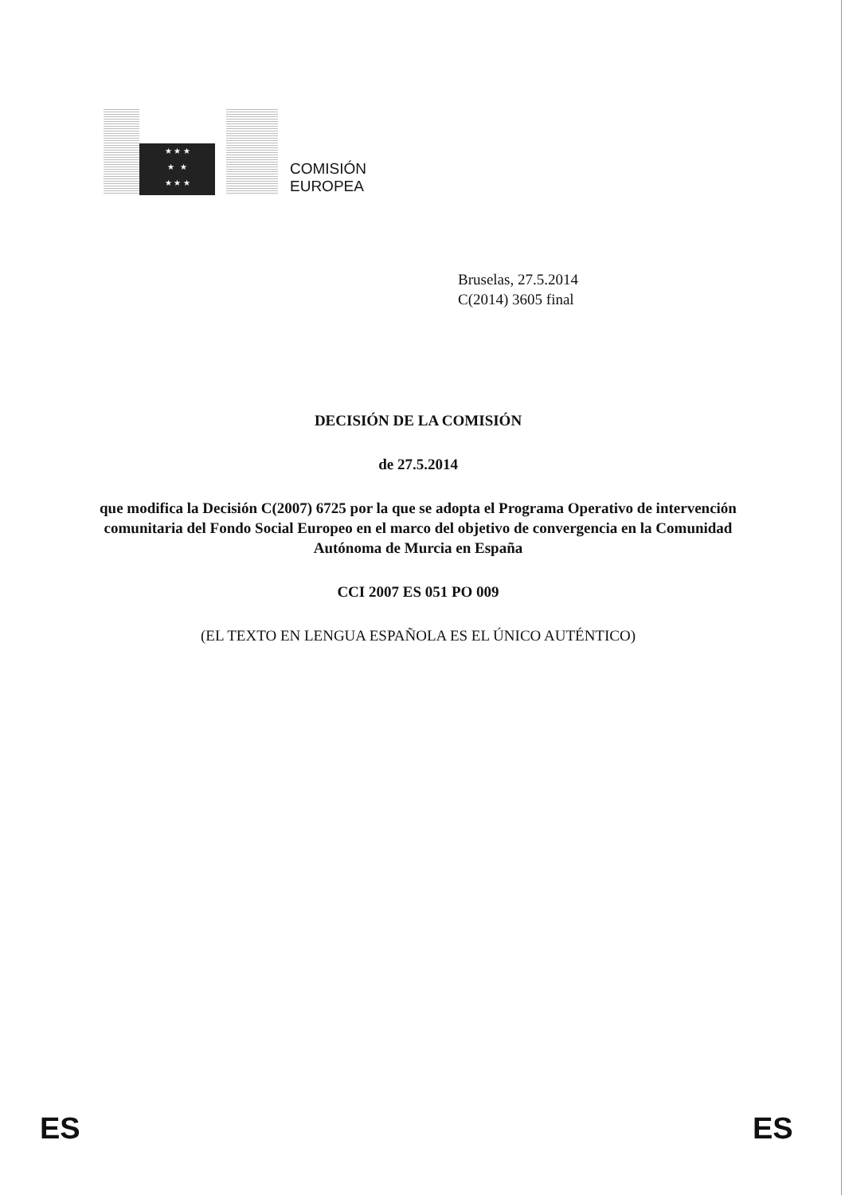★ ★ ★
★ ★
★ ★ ★
COMISIÓN
EUROPEA
Bruselas, 27.5.2014
C(2014) 3605 final
DECISIÓN DE LA COMISIÓN
de 27.5.2014
que modifica la Decisión C(2007) 6725 por la que se adopta el Programa Operativo de intervención comunitaria del Fondo Social Europeo en el marco del objetivo de convergencia en la Comunidad Autónoma de Murcia en España
CCI 2007 ES 051 PO 009
(EL TEXTO EN LENGUA ESPAÑOLA ES EL ÚNICO AUTÉNTICO)
ES ES